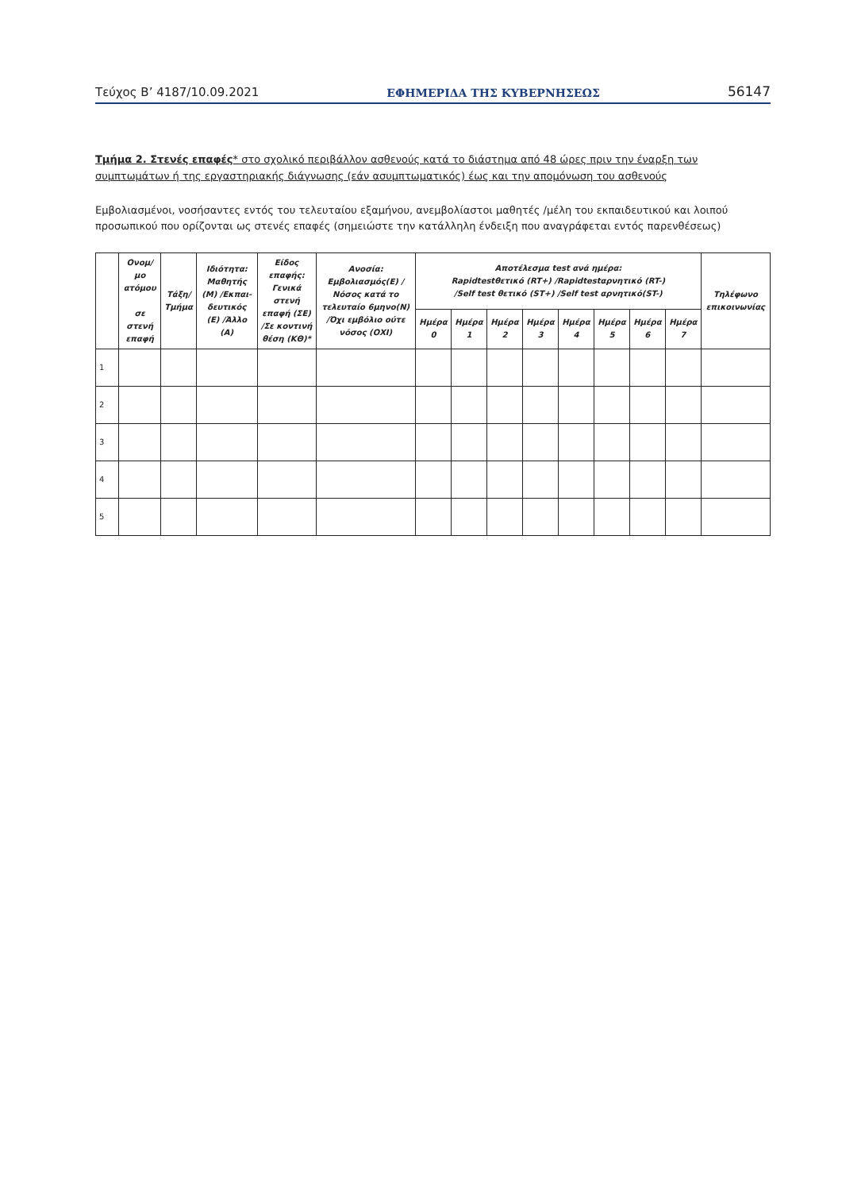Τεύχος Β’ 4187/10.09.2021 ΕΦΗΜΕΡΙΔΑ ΤΗΣ ΚΥΒΕΡΝΗΣΕΩΣ 56147
Τμήμα 2. Στενές επαφές* στο σχολικό περιβάλλον ασθενούς κατά το διάστημα από 48 ώρες πριν την έναρξη των συμπτωμάτων ή της εργαστηριακής διάγνωσης (εάν ασυμπτωματικός) έως και την απομόνωση του ασθενούς
Εμβολιασμένοι, νοσήσαντες εντός του τελευταίου εξαμήνου, ανεμβολίαστοι μαθητές /μέλη του εκπαιδευτικού και λοιπού προσωπικού που ορίζονται ως στενές επαφές (σημειώστε την κατάλληλη ένδειξη που αναγράφεται εντός παρενθέσεως)
| | Ονομ/μο ατόμου σε στενή επαφή | Τάξη/ Τμήμα | Ιδιότητα: Μαθητής (Μ) /Εκπαι-δευτικός (Ε) /Άλλο (Α) | Είδος επαφής: Γενικά στενή επαφή (ΣΕ) /Σε κοντινή θέση (ΚΘ)* | Ανοσία: Εμβολιασμός(Ε) /Νόσος κατά το τελευταίο 6μηνο(Ν) /Όχι εμβόλιο ούτε νόσος (ΟΧΙ) | Αποτέλεσμα test ανά ημέρα: Rapidtestθετικό (RT+) /Rapidtestαρνητικό (RT-) /Self test θετικό (ST+) /Self test αρνητικό(ST-) | | | | | | | | Τηλέφωνο επικοινωνίας |
| --- | --- | --- | --- | --- | --- | --- | --- | --- | --- | --- | --- | --- | --- | --- |
| | | | | | | Ημέρα 0 | Ημέρα 1 | Ημέρα 2 | Ημέρα 3 | Ημέρα 4 | Ημέρα 5 | Ημέρα 6 | Ημέρα 7 | |
| 1 | | | | | | | | | | | | | | |
| 2 | | | | | | | | | | | | | | |
| 3 | | | | | | | | | | | | | | |
| 4 | | | | | | | | | | | | | | |
| 5 | | | | | | | | | | | | | | |